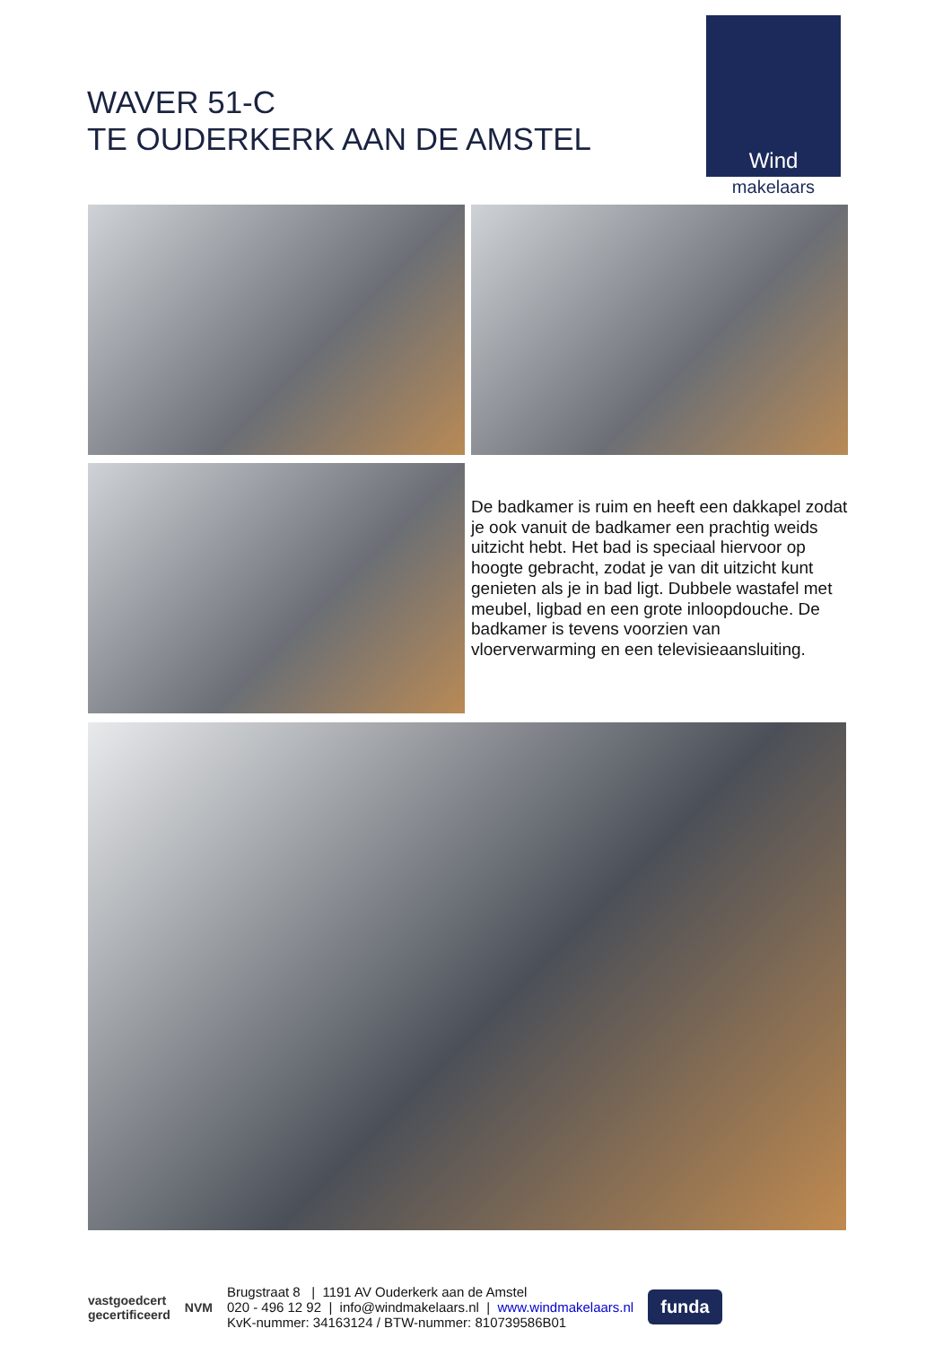WAVER 51-C
TE OUDERKERK AAN DE AMSTEL
Wind
makelaars
De badkamer is ruim en heeft een dakkapel zodat je ook vanuit de badkamer een prachtig weids uitzicht hebt. Het bad is speciaal hiervoor op hoogte gebracht, zodat je van dit uitzicht kunt genieten als je in bad ligt. Dubbele wastafel met meubel, ligbad en een grote inloopdouche. De badkamer is tevens voorzien van vloerverwarming en een televisieaansluiting.
vastgoedcert
gecertificeerd
NVM
Brugstraat 8 | 1191 AV Ouderkerk aan de Amstel
020 - 496 12 92 | info@windmakelaars.nl | www.windmakelaars.nl
KvK-nummer: 34163124 / BTW-nummer: 810739586B01
funda